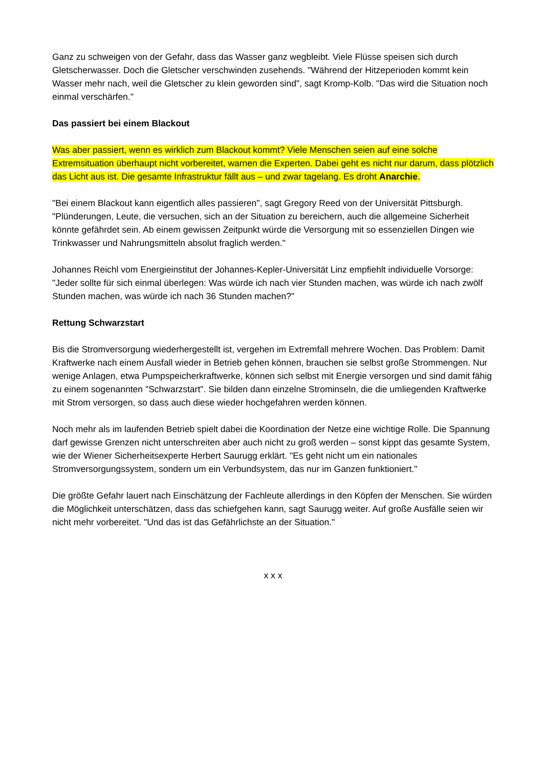Ganz zu schweigen von der Gefahr, dass das Wasser ganz wegbleibt. Viele Flüsse speisen sich durch Gletscherwasser. Doch die Gletscher verschwinden zusehends. "Während der Hitzeperioden kommt kein Wasser mehr nach, weil die Gletscher zu klein geworden sind", sagt Kromp-Kolb. "Das wird die Situation noch einmal verschärfen."
Das passiert bei einem Blackout
Was aber passiert, wenn es wirklich zum Blackout kommt? Viele Menschen seien auf eine solche Extremsituation überhaupt nicht vorbereitet, warnen die Experten. Dabei geht es nicht nur darum, dass plötzlich das Licht aus ist. Die gesamte Infrastruktur fällt aus – und zwar tagelang. Es droht Anarchie.
"Bei einem Blackout kann eigentlich alles passieren", sagt Gregory Reed von der Universität Pittsburgh. "Plünderungen, Leute, die versuchen, sich an der Situation zu bereichern, auch die allgemeine Sicherheit könnte gefährdet sein. Ab einem gewissen Zeitpunkt würde die Versorgung mit so essenziellen Dingen wie Trinkwasser und Nahrungsmitteln absolut fraglich werden."
Johannes Reichl vom Energieinstitut der Johannes-Kepler-Universität Linz empfiehlt individuelle Vorsorge: "Jeder sollte für sich einmal überlegen: Was würde ich nach vier Stunden machen, was würde ich nach zwölf Stunden machen, was würde ich nach 36 Stunden machen?"
Rettung Schwarzstart
Bis die Stromversorgung wiederhergestellt ist, vergehen im Extremfall mehrere Wochen. Das Problem: Damit Kraftwerke nach einem Ausfall wieder in Betrieb gehen können, brauchen sie selbst große Strommengen. Nur wenige Anlagen, etwa Pumpspeicherkraftwerke, können sich selbst mit Energie versorgen und sind damit fähig zu einem sogenannten "Schwarzstart". Sie bilden dann einzelne Strominseln, die die umliegenden Kraftwerke mit Strom versorgen, so dass auch diese wieder hochgefahren werden können.
Noch mehr als im laufenden Betrieb spielt dabei die Koordination der Netze eine wichtige Rolle. Die Spannung darf gewisse Grenzen nicht unterschreiten aber auch nicht zu groß werden – sonst kippt das gesamte System, wie der Wiener Sicherheitsexperte Herbert Saurugg erklärt. "Es geht nicht um ein nationales Stromversorgungssystem, sondern um ein Verbundsystem, das nur im Ganzen funktioniert."
Die größte Gefahr lauert nach Einschätzung der Fachleute allerdings in den Köpfen der Menschen. Sie würden die Möglichkeit unterschätzen, dass das schiefgehen kann, sagt Saurugg weiter. Auf große Ausfälle seien wir nicht mehr vorbereitet. "Und das ist das Gefährlichste an der Situation."
x x x